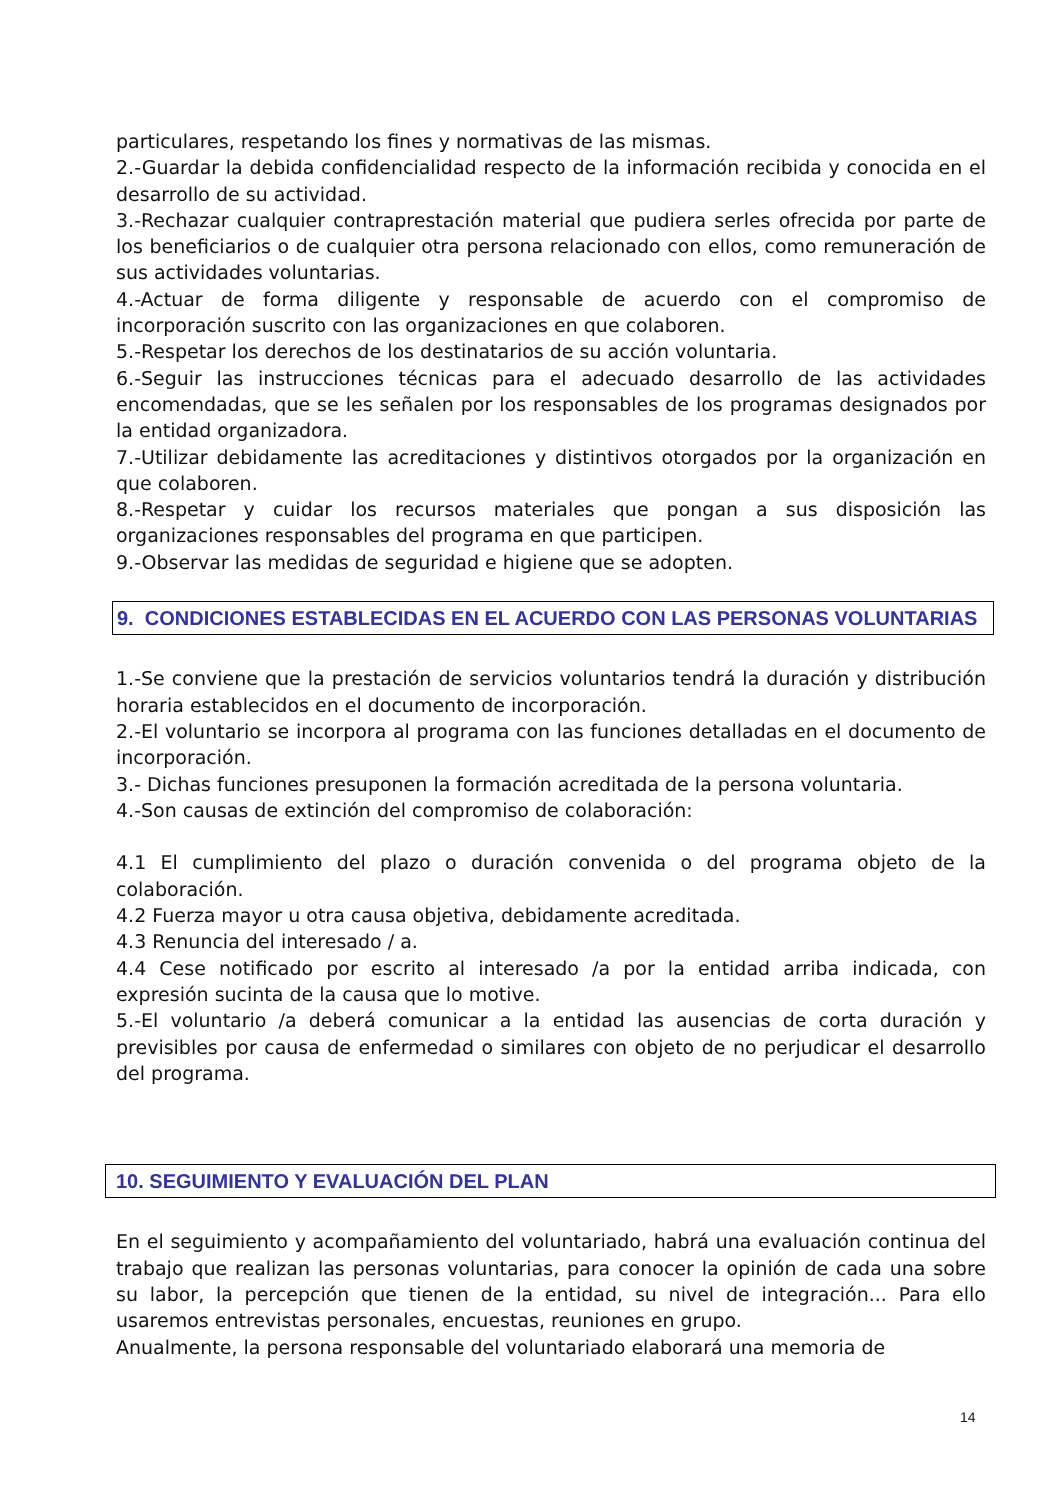particulares, respetando los fines y normativas de las mismas.
2.-Guardar la debida confidencialidad respecto de la información recibida y conocida en el desarrollo de su actividad.
3.-Rechazar cualquier contraprestación material que pudiera serles ofrecida por parte de los beneficiarios o de cualquier otra persona relacionado con ellos, como remuneración de sus actividades voluntarias.
4.-Actuar de forma diligente y responsable de acuerdo con el compromiso de incorporación suscrito con las organizaciones en que colaboren.
5.-Respetar los derechos de los destinatarios de su acción voluntaria.
6.-Seguir las instrucciones técnicas para el adecuado desarrollo de las actividades encomendadas, que se les señalen por los responsables de los programas designados por la entidad organizadora.
7.-Utilizar debidamente las acreditaciones y distintivos otorgados por la organización en que colaboren.
8.-Respetar y cuidar los recursos materiales que pongan a sus disposición las organizaciones responsables del programa en que participen.
9.-Observar las medidas de seguridad e higiene que se adopten.
9. CONDICIONES ESTABLECIDAS EN EL ACUERDO CON LAS PERSONAS VOLUNTARIAS
1.-Se conviene que la prestación de servicios voluntarios tendrá la duración y distribución horaria establecidos en el documento de incorporación.
2.-El voluntario se incorpora al programa con las funciones detalladas en el documento de incorporación.
3.- Dichas funciones presuponen la formación acreditada de la persona voluntaria.
4.-Son causas de extinción del compromiso de colaboración:
4.1 El cumplimiento del plazo o duración convenida o del programa objeto de la colaboración.
4.2 Fuerza mayor u otra causa objetiva, debidamente acreditada.
4.3 Renuncia del interesado / a.
4.4 Cese notificado por escrito al interesado /a por la entidad arriba indicada, con expresión sucinta de la causa que lo motive.
5.-El voluntario /a deberá comunicar a la entidad las ausencias de corta duración y previsibles por causa de enfermedad o similares con objeto de no perjudicar el desarrollo del programa.
10. SEGUIMIENTO Y EVALUACIÓN DEL PLAN
En el seguimiento y acompañamiento del voluntariado, habrá una evaluación continua del trabajo que realizan las personas voluntarias, para conocer la opinión de cada una sobre su labor, la percepción que tienen de la entidad, su nivel de integración... Para ello usaremos entrevistas personales, encuestas, reuniones en grupo.
Anualmente, la persona responsable del voluntariado elaborará una memoria de
14